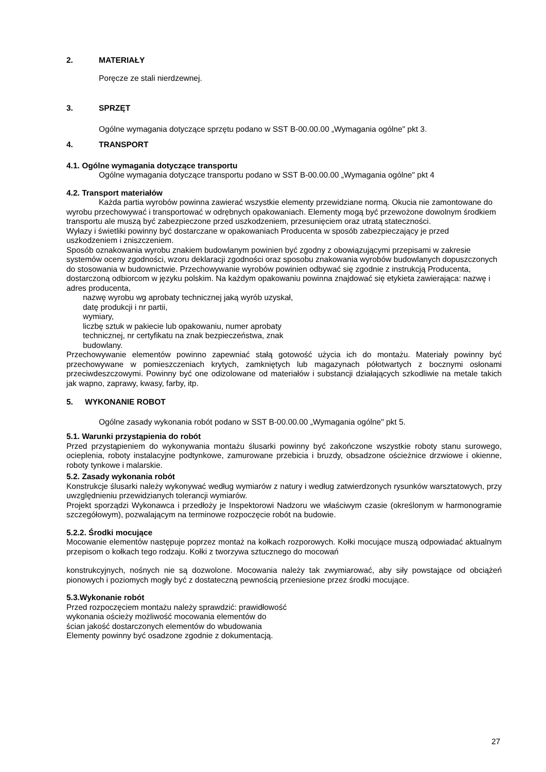2. MATERIAŁY
Poręcze ze stali nierdzewnej.
3. SPRZĘT
Ogólne wymagania dotyczące sprzętu podano w SST B-00.00.00 „Wymagania ogólne" pkt 3.
4. TRANSPORT
4.1. Ogólne wymagania dotyczące transportu
Ogólne wymagania dotyczące transportu podano w SST B-00.00.00 „Wymagania ogólne" pkt 4
4.2. Transport materiałów
Każda partia wyrobów powinna zawierać wszystkie elementy przewidziane normą. Okucia nie zamontowane do wyrobu przechowywać i transportować w odrębnych opakowaniach. Elementy mogą być przewożone dowolnym środkiem transportu ale muszą być zabezpieczone przed uszkodzeniem, przesunięciem oraz utratą stateczności.
Wyłazy i świetliki powinny być dostarczane w opakowaniach Producenta w sposób zabezpieczający je przed uszkodzeniem i zniszczeniem.
Sposób oznakowania wyrobu znakiem budowlanym powinien być zgodny z obowiązującymi przepisami w zakresie systemów oceny zgodności, wzoru deklaracji zgodności oraz sposobu znakowania wyrobów budowlanych dopuszczonych do stosowania w budownictwie. Przechowywanie wyrobów powinien odbywać się zgodnie z instrukcją Producenta, dostarczoną odbiorcom w języku polskim. Na każdym opakowaniu powinna znajdować się etykieta zawierająca: nazwę i adres producenta,
nazwę wyrobu wg aprobaty technicznej jaką wyrób uzyskał,
datę produkcji i nr partii,
wymiary,
liczbę sztuk w pakiecie lub opakowaniu, numer aprobaty
technicznej, nr certyfikatu na znak bezpieczeństwa, znak
budowlany.
Przechowywanie elementów powinno zapewniać stałą gotowość użycia ich do montażu. Materiały powinny być przechowywane w pomieszczeniach krytych, zamkniętych lub magazynach półotwartych z bocznymi osłonami przeciwdeszczowymi. Powinny być one odizolowane od materiałów i substancji działających szkodliwie na metale takich jak wapno, zaprawy, kwasy, farby, itp.
5. WYKONANIE ROBOT
Ogólne zasady wykonania robót podano w SST B-00.00.00 „Wymagania ogólne" pkt 5.
5.1. Warunki przystąpienia do robót
Przed przystąpieniem do wykonywania montażu ślusarki powinny być zakończone wszystkie roboty stanu surowego, ocieplenia, roboty instalacyjne podtynkowe, zamurowane przebicia i bruzdy, obsadzone ościeżnice drzwiowe i okienne, roboty tynkowe i malarskie.
5.2. Zasady wykonania robót
Konstrukcje ślusarki należy wykonywać według wymiarów z natury i według zatwierdzonych rysunków warsztatowych, przy uwzględnieniu przewidzianych tolerancji wymiarów.
Projekt sporządzi Wykonawca i przedłoży je Inspektorowi Nadzoru we właściwym czasie (określonym w harmonogramie szczegółowym), pozwalającym na terminowe rozpoczęcie robót na budowie.
5.2.2. Środki mocujące
Mocowanie elementów następuje poprzez montaż na kołkach rozporowych. Kołki mocujące muszą odpowiadać aktualnym przepisom o kołkach tego rodzaju. Kołki z tworzywa sztucznego do mocowań
konstrukcyjnych, nośnych nie są dozwolone. Mocowania należy tak zwymiarować, aby siły powstające od obciążeń pionowych i poziomych mogły być z dostateczną pewnością przeniesione przez środki mocujące.
5.3.Wykonanie robót
Przed rozpoczęciem montażu należy sprawdzić: prawidłowość
wykonania ościeży możliwość mocowania elementów do
ścian jakość dostarczonych elementów do wbudowania
Elementy powinny być osadzone zgodnie z dokumentacją.
27